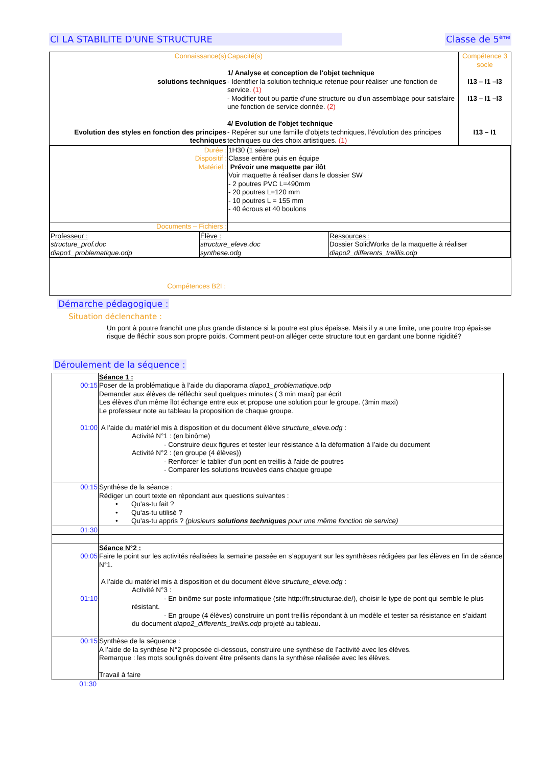CI LA STABILITE D'UNE STRUCTURE Classe de 5<sup>ème</sup>
| Connaissance(s) solutions techniques Evolution des styles en fonction des principes techniques | Capacité(s) 1/ Analyse et conception de l'objet technique - Identifier la solution technique retenue pour réaliser une fonction de service. (1) - Modifier tout ou partie d’une structure ou d’un assemblage pour satisfaire une fonction de service donnée. (2) 4/ Evolution de l'objet technique - Repérer sur une famille d’objets techniques, l’évolution des principes techniques ou des choix artistiques. (1) | Compétence 3 socle I13 – I1 –I3 I13 – I1 –I3 I13 – I1 |
| / Durée : Dispositif : Matériel : / 1H30 (1 séance) Classe entière puis en équipe Prévoir une maquette par ilôt Voir maquette à réaliser dans le dossier SW - 2 poutres PVC L=490mm - 20 poutres L=120 mm - 10 poutres L = 155 mm - 40 écrous et 40 boulons / / Documents – Fichiers : / / / Professeur : structure_prof.doc diapo1_problematique.odp / Élève : structure_eleve.doc synthese.odg / Ressources : Dossier SolidWorks de la maquette à réaliser diapo2_differents_treillis.odp / Compétences B2I : | | |
Démarche pédagogique :
Situation déclenchante :
Un pont à poutre franchit une plus grande distance si la poutre est plus épaisse. Mais il y a une limite, une poutre trop épaisse risque de fléchir sous son propre poids. Comment peut-on alléger cette structure tout en gardant une bonne rigidité?
Déroulement de la séquence :
| 00:15 01:00 | Séance 1 : Poser de la problématique à l’aide du diaporama diapo1_problematique.odp Demander aux élèves de réfléchir seul quelques minutes ( 3 min maxi) par écrit Les élèves d’un même îlot échange entre eux et propose une solution pour le groupe. (3min maxi) Le professeur note au tableau la proposition de chaque groupe. A l’aide du matériel mis à disposition et du document élève structure_eleve.odg : Activité N°1 : (en binôme) - Construire deux figures et tester leur résistance à la déformation à l’aide du document Activité N°2 : (en groupe (4 élèves)) - Renforcer le tablier d'un pont en treillis à l'aide de poutres - Comparer les solutions trouvées dans chaque groupe |
| 00:15 | Synthèse de la séance : Rédiger un court texte en répondant aux questions suivantes : • Qu'as-tu fait ? • Qu'as-tu utilisé ? • Qu'as-tu appris ? (plusieurs solutions techniques pour une même fonction de service) |
| 01:30 | |
| 00:05 01:10 | Séance N°2 : Faire le point sur les activités réalisées la semaine passée en s’appuyant sur les synthèses rédigées par les élèves en fin de séance N°1. A l’aide du matériel mis à disposition et du document élève structure_eleve.odg : Activité N°3 : - En binôme sur poste informatique (site http://fr.structurae.de/), choisir le type de pont qui semble le plus résistant. - En groupe (4 élèves) construire un pont treillis répondant à un modèle et tester sa résistance en s’aidant du document diapo2_differents_treillis.odp projeté au tableau. |
| 00:15 | Synthèse de la séquence : A l’aide de la synthèse N°2 proposée ci-dessous, construire une synthèse de l’activité avec les élèves. Remarque : les mots soulignés doivent être présents dans la synthèse réalisée avec les élèves. Travail à faire |
01:30